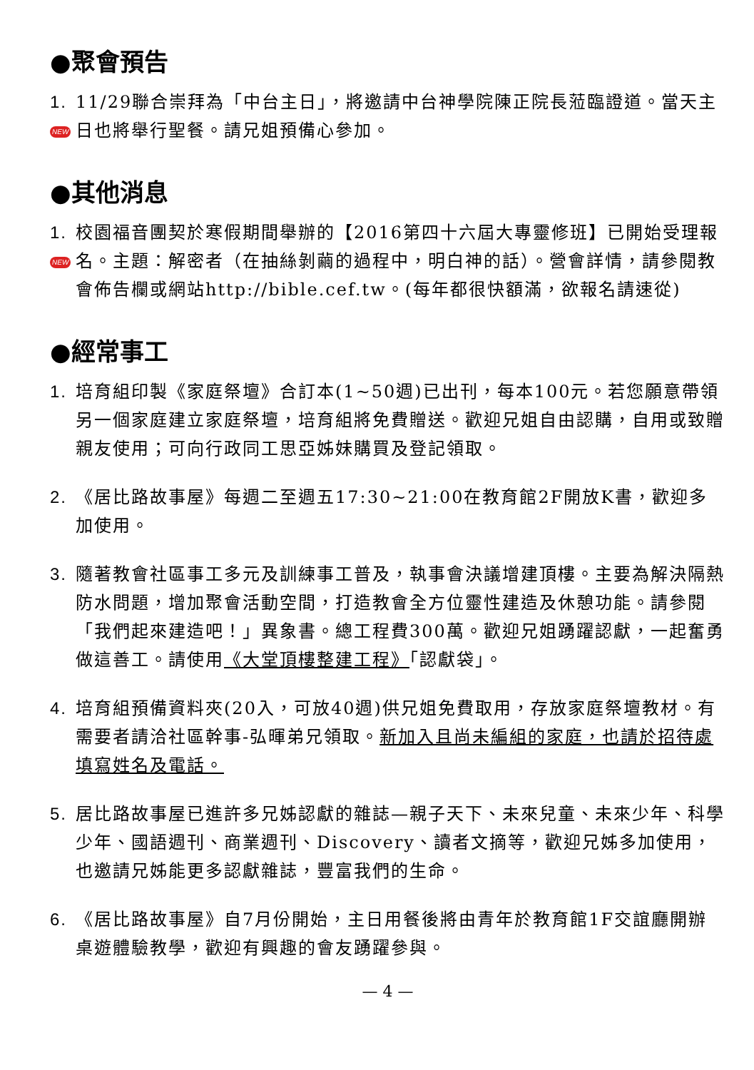●聚會預告
1. NEW
11/29聯合崇拜為「中台主日」，將邀請中台神學院陳正院長蒞臨證道。當天主日也將舉行聖餐。請兄姐預備心參加。
●其他消息
1. NEW
校園福音團契於寒假期間舉辦的【2016第四十六屆大專靈修班】已開始受理報名。主題：解密者（在抽絲剝繭的過程中，明白神的話）。營會詳情，請參閱教會佈告欄或網站http://bible.cef.tw。(每年都很快額滿，欲報名請速從)
●經常事工
1. 培育組印製《家庭祭壇》合訂本(1~50週)已出刊，每本100元。若您願意帶領另一個家庭建立家庭祭壇，培育組將免費贈送。歡迎兄姐自由認購，自用或致贈親友使用；可向行政同工思亞姊妹購買及登記領取。
2. 《居比路故事屋》每週二至週五17:30~21:00在教育館2F開放K書，歡迎多加使用。
3. 隨著教會社區事工多元及訓練事工普及，執事會決議增建頂樓。主要為解決隔熱防水問題，增加聚會活動空間，打造教會全方位靈性建造及休憩功能。請參閱「我們起來建造吧！」異象書。總工程費300萬。歡迎兄姐踴躍認獻，一起奮勇做這善工。請使用《大堂頂樓整建工程》「認獻袋」。
4. 培育組預備資料夾(20入，可放40週)供兄姐免費取用，存放家庭祭壇教材。有需要者請洽社區幹事-弘暉弟兄領取。新加入且尚未編組的家庭，也請於招待處填寫姓名及電話。
5. 居比路故事屋已進許多兄姊認獻的雜誌—親子天下、未來兒童、未來少年、科學少年、國語週刊、商業週刊、Discovery、讀者文摘等，歡迎兄姊多加使用，也邀請兄姊能更多認獻雜誌，豐富我們的生命。
6. 《居比路故事屋》自7月份開始，主日用餐後將由青年於教育館1F交誼廳開辦桌遊體驗教學，歡迎有興趣的會友踴躍參與。
— 4 —